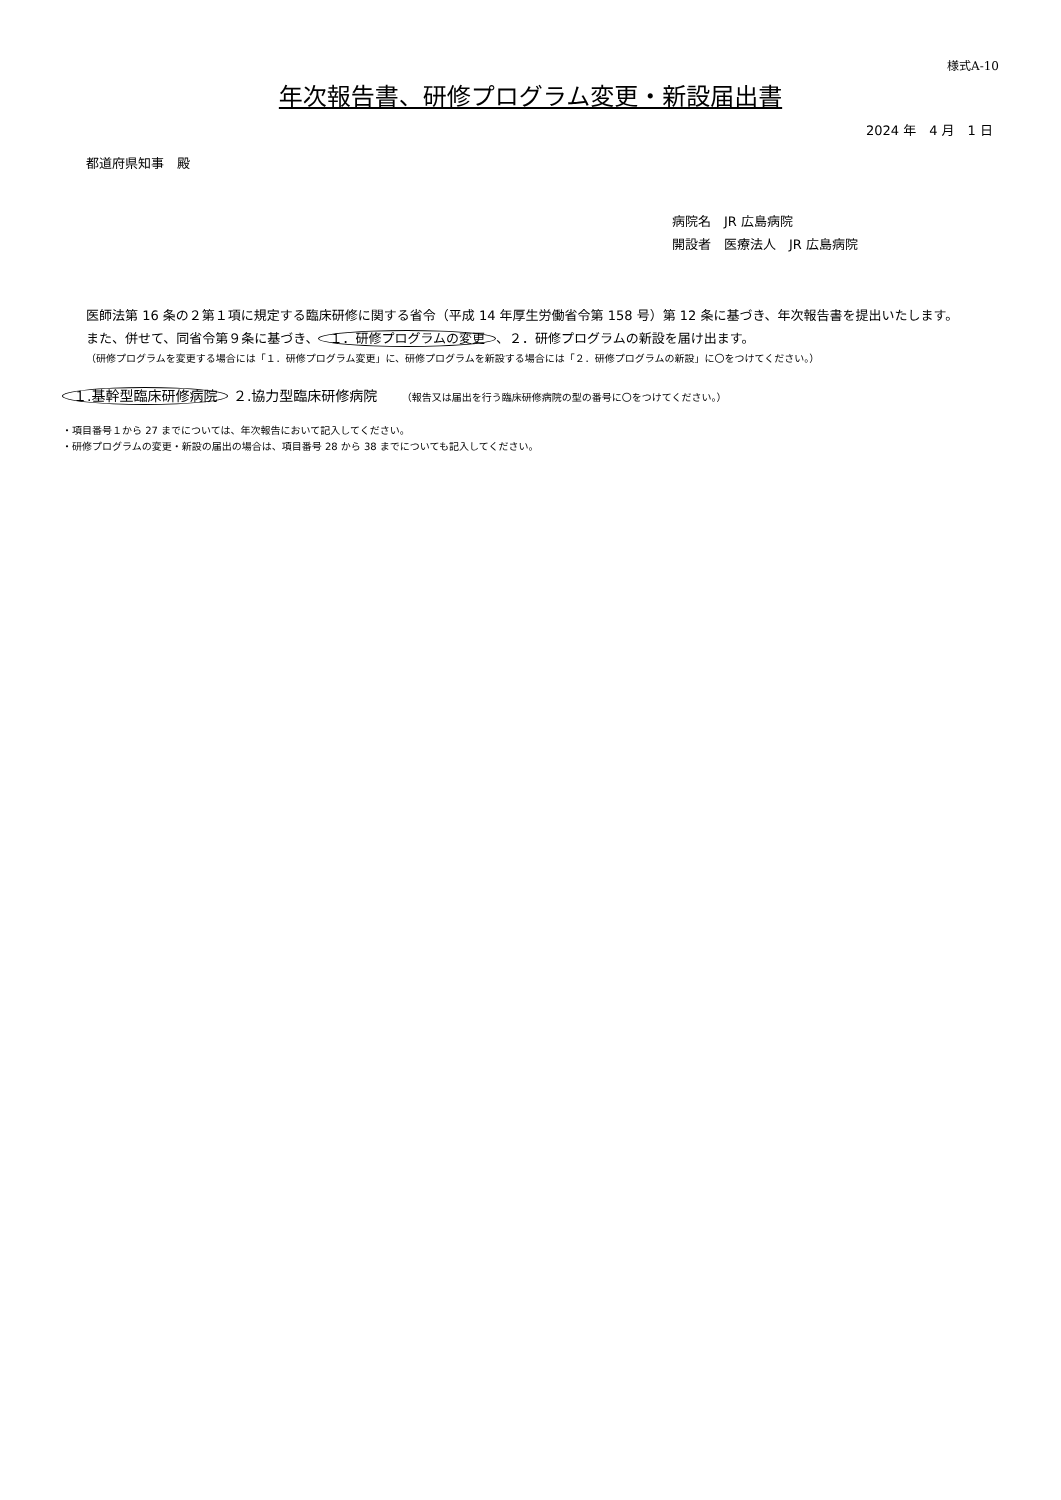様式A-10
年次報告書、研修プログラム変更・新設届出書
2024 年　4 月　1 日
都道府県知事　殿
病院名　JR 広島病院
開設者　医療法人　JR 広島病院
医師法第 16 条の２第１項に規定する臨床研修に関する省令（平成 14 年厚生労働省令第 158 号）第 12 条に基づき、年次報告書を提出いたします。
また、併せて、同省令第９条に基づき、 １．研修プログラムの変更 、２．研修プログラムの新設を届け出ます。
（研修プログラムを変更する場合には「１．研修プログラム変更」に、研修プログラムを新設する場合には「２．研修プログラムの新設」に〇をつけてください。）
１.基幹型臨床研修病院 ２.協力型臨床研修病院 （報告又は届出を行う臨床研修病院の型の番号に〇をつけてください。）
・項目番号１から 27 までについては、年次報告において記入してください。
・研修プログラムの変更・新設の届出の場合は、項目番号 28 から 38 までについても記入してください。